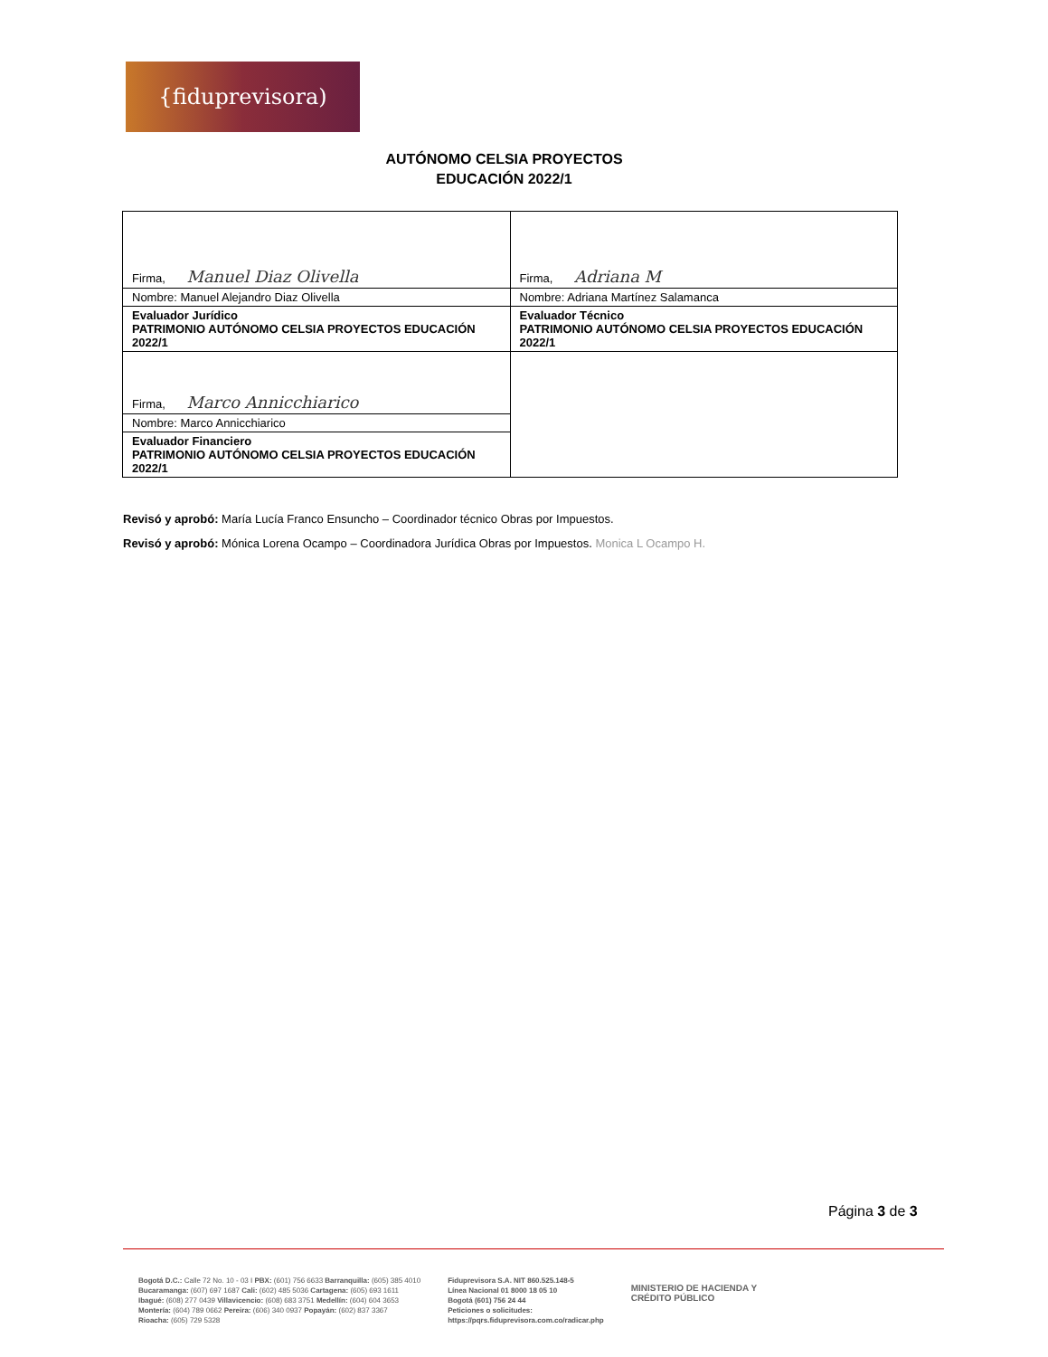{fiduprevisora)
AUTÓNOMO CELSIA PROYECTOS
EDUCACIÓN 2022/1
| Firma, Manuel Diaz Olivella | Firma, Adriana M |
| Nombre: Manuel Alejandro Diaz Olivella | Nombre: Adriana Martínez Salamanca |
| Evaluador Jurídico PATRIMONIO AUTÓNOMO CELSIA PROYECTOS EDUCACIÓN 2022/1 | Evaluador Técnico PATRIMONIO AUTÓNOMO CELSIA PROYECTOS EDUCACIÓN 2022/1 |
| Firma, Marco Annicchiarico | |
| Nombre: Marco Annicchiarico | |
| Evaluador Financiero PATRIMONIO AUTÓNOMO CELSIA PROYECTOS EDUCACIÓN 2022/1 | |
Revisó y aprobó: María Lucía Franco Ensuncho – Coordinador técnico Obras por Impuestos.
Revisó y aprobó: Mónica Lorena Ocampo – Coordinadora Jurídica Obras por Impuestos. Monica L Ocampo H.
Página 3 de 3
Bogotá D.C.: Calle 72 No. 10 - 03 I PBX: (601) 756 6633 Barranquilla: (605) 385 4010
Bucaramanga: (607) 697 1687 Cali: (602) 485 5036 Cartagena: (605) 693 1611
Ibagué: (608) 277 0439 Villavicencio: (608) 683 3751 Medellín: (604) 604 3653
Montería: (604) 789 0662 Pereira: (606) 340 0937 Popayán: (602) 837 3367
Rioacha: (605) 729 5328
Fiduprevisora S.A. NIT 860.525.148-5
Línea Nacional 01 8000 18 05 10
Bogotá (601) 756 24 44
Peticiones o solicitudes:
https://pqrs.fiduprevisora.com.co/radicar.php
MINISTERIO DE HACIENDA Y
CRÉDITO PÚBLICO